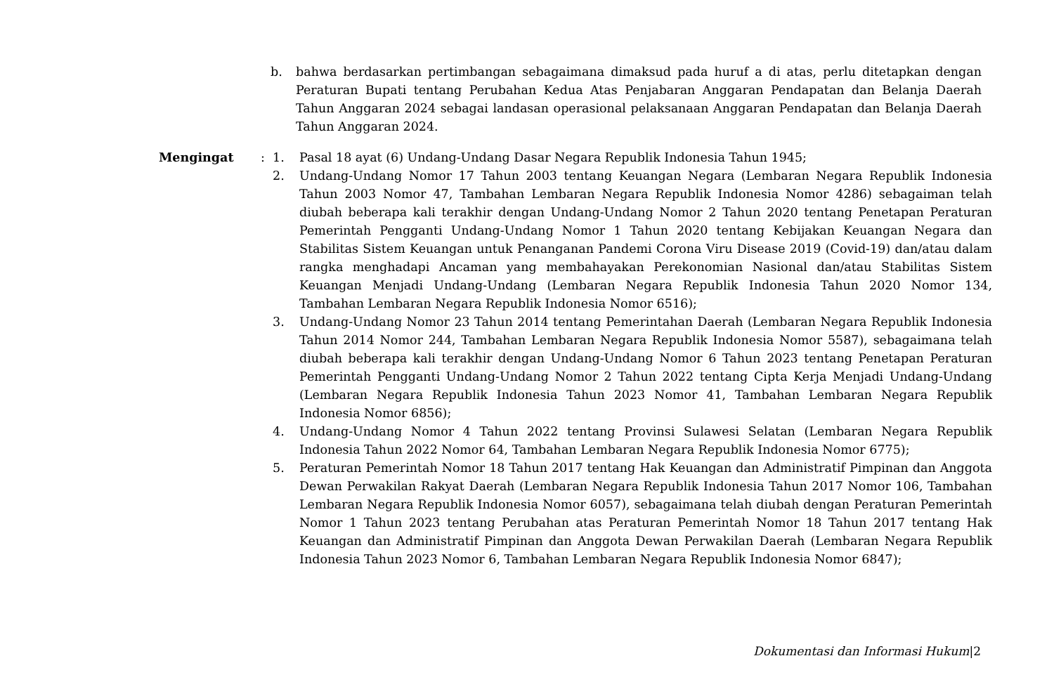b. bahwa berdasarkan pertimbangan sebagaimana dimaksud pada huruf a di atas, perlu ditetapkan dengan Peraturan Bupati tentang Perubahan Kedua Atas Penjabaran Anggaran Pendapatan dan Belanja Daerah Tahun Anggaran 2024 sebagai landasan operasional pelaksanaan Anggaran Pendapatan dan Belanja Daerah Tahun Anggaran 2024.
Mengingat : 1. Pasal 18 ayat (6) Undang-Undang Dasar Negara Republik Indonesia Tahun 1945;
2. Undang-Undang Nomor 17 Tahun 2003 tentang Keuangan Negara (Lembaran Negara Republik Indonesia Tahun 2003 Nomor 47, Tambahan Lembaran Negara Republik Indonesia Nomor 4286) sebagaiman telah diubah beberapa kali terakhir dengan Undang-Undang Nomor 2 Tahun 2020 tentang Penetapan Peraturan Pemerintah Pengganti Undang-Undang Nomor 1 Tahun 2020 tentang Kebijakan Keuangan Negara dan Stabilitas Sistem Keuangan untuk Penanganan Pandemi Corona Viru Disease 2019 (Covid-19) dan/atau dalam rangka menghadapi Ancaman yang membahayakan Perekonomian Nasional dan/atau Stabilitas Sistem Keuangan Menjadi Undang-Undang (Lembaran Negara Republik Indonesia Tahun 2020 Nomor 134, Tambahan Lembaran Negara Republik Indonesia Nomor 6516);
3. Undang-Undang Nomor 23 Tahun 2014 tentang Pemerintahan Daerah (Lembaran Negara Republik Indonesia Tahun 2014 Nomor 244, Tambahan Lembaran Negara Republik Indonesia Nomor 5587), sebagaimana telah diubah beberapa kali terakhir dengan Undang-Undang Nomor 6 Tahun 2023 tentang Penetapan Peraturan Pemerintah Pengganti Undang-Undang Nomor 2 Tahun 2022 tentang Cipta Kerja Menjadi Undang-Undang (Lembaran Negara Republik Indonesia Tahun 2023 Nomor 41, Tambahan Lembaran Negara Republik Indonesia Nomor 6856);
4. Undang-Undang Nomor 4 Tahun 2022 tentang Provinsi Sulawesi Selatan (Lembaran Negara Republik Indonesia Tahun 2022 Nomor 64, Tambahan Lembaran Negara Republik Indonesia Nomor 6775);
5. Peraturan Pemerintah Nomor 18 Tahun 2017 tentang Hak Keuangan dan Administratif Pimpinan dan Anggota Dewan Perwakilan Rakyat Daerah (Lembaran Negara Republik Indonesia Tahun 2017 Nomor 106, Tambahan Lembaran Negara Republik Indonesia Nomor 6057), sebagaimana telah diubah dengan Peraturan Pemerintah Nomor 1 Tahun 2023 tentang Perubahan atas Peraturan Pemerintah Nomor 18 Tahun 2017 tentang Hak Keuangan dan Administratif Pimpinan dan Anggota Dewan Perwakilan Daerah (Lembaran Negara Republik Indonesia Tahun 2023 Nomor 6, Tambahan Lembaran Negara Republik Indonesia Nomor 6847);
Dokumentasi dan Informasi Hukum|2